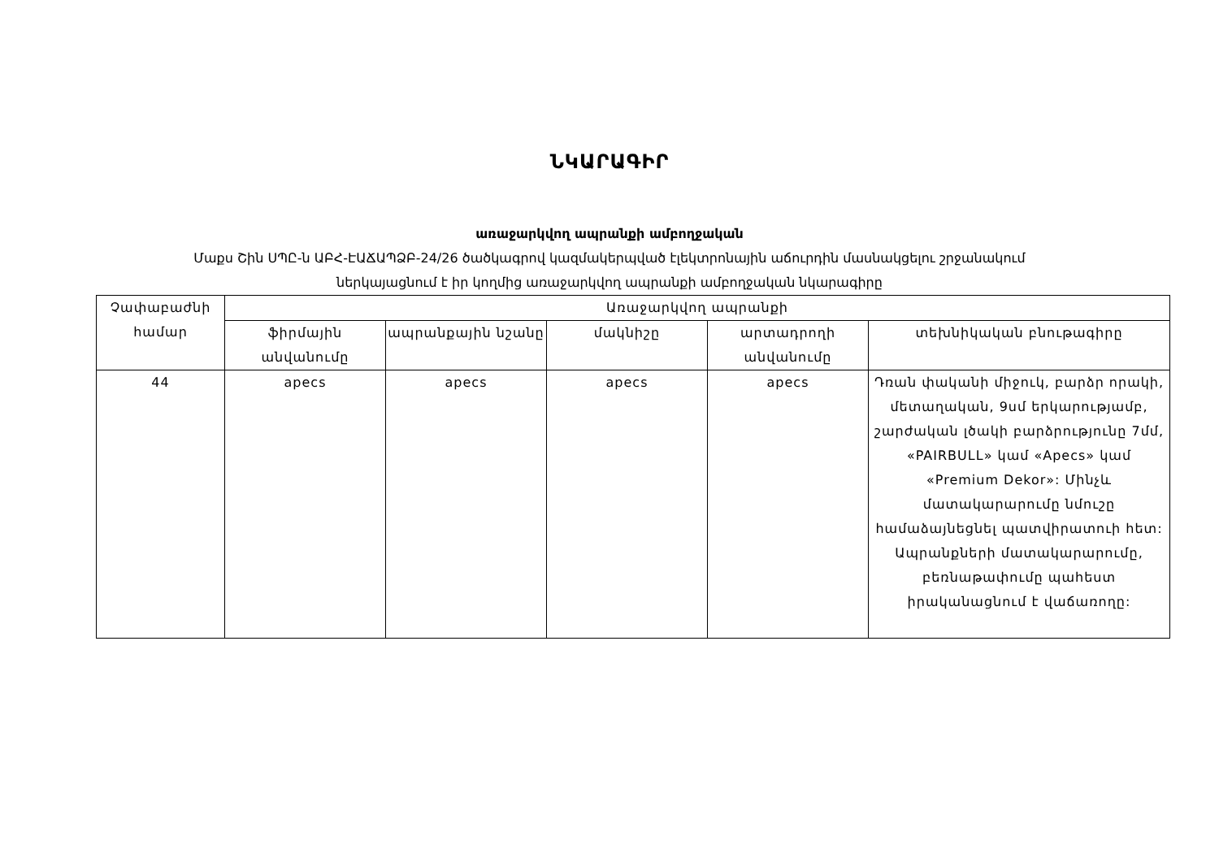ՆԿԱՐԱԳԻՐ
առաջարկվող ապրանքի ամբողջական
Մաքս Շին ՍՊԸ-ն ԱԲՀ-ԷԱՃԱՊՁԲ-24/26 ծածկագրով կազմակերպված էլեկտրոնային աճուրդին մասնակցելու շրջանակում
ներկայացնում է իր կողմից առաջարկվող ապրանքի ամբողջական նկարագիրը
| Չափաբաժնի համար | Առաջարկվող ապրանքի | | | | |
| --- | --- | --- | --- | --- | --- |
| | ֆիրմային անվանումը | ապրանքային նշանը | մակնիշը | արտադրողի անվանումը | տեխնիկական բնութագիրը |
| 44 | apecs | apecs | apecs | apecs | Դռան փականի միջուկ, բարձր որակի, մետաղական, 9սմ երկարությամբ, շարժական լծակի բարձրությունը 7մմ, «PAIRBULL» կամ «Apecs» կամ «Premium Dekor»: Մինչև մատակարարումը նմուշը համաձայնեցնել պատվիրատուի հետ: Ապրանքների մատակարարումը, բեռնաթափումը պահեստ իրականացնում է վաճառողը: |